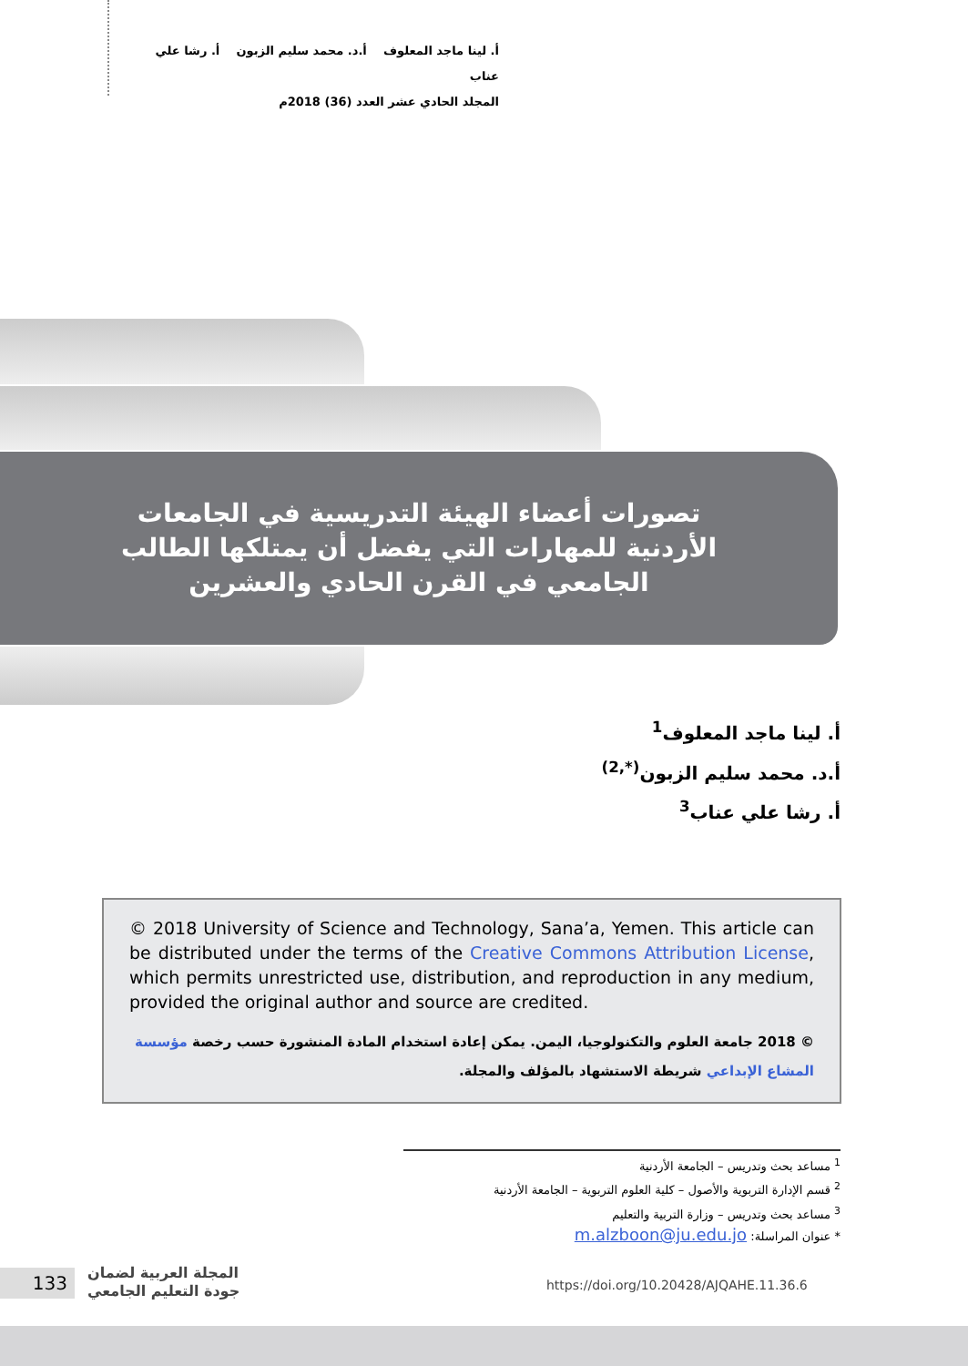أ. لينا ماجد المعلوف أ.د. محمد سليم الزبون أ. رشا علي عناب
المجلد الحادي عشر العدد (36) 2018م
تصورات أعضاء الهيئة التدريسية في الجامعات الأردنية للمهارات التي يفضل أن يمتلكها الطالب الجامعي في القرن الحادي والعشرين
أ. لينا ماجد المعلوف<sup>1</sup>
أ.د. محمد سليم الزبون<sup>(*,2)</sup>
أ. رشا علي عناب<sup>3</sup>
© 2018 University of Science and Technology, Sana’a, Yemen. This article can be distributed under the terms of the Creative Commons Attribution License, which permits unrestricted use, distribution, and reproduction in any medium, provided the original author and source are credited.
© 2018 جامعة العلوم والتكنولوجيا، اليمن. يمكن إعادة استخدام المادة المنشورة حسب رخصة مؤسسة المشاع الإبداعي شريطة الاستشهاد بالمؤلف والمجلة.
<sup>1</sup> مساعد بحث وتدريس – الجامعة الأردنية
<sup>2</sup> قسم الإدارة التربوية والأصول – كلية العلوم التربوية – الجامعة الأردنية
<sup>3</sup> مساعد بحث وتدريس – وزارة التربية والتعليم
* عنوان المراسلة: m.alzboon@ju.edu.jo
133
المجلة العربية لضمان
جودة التعليم الجامعي
https://doi.org/10.20428/AJQAHE.11.36.6